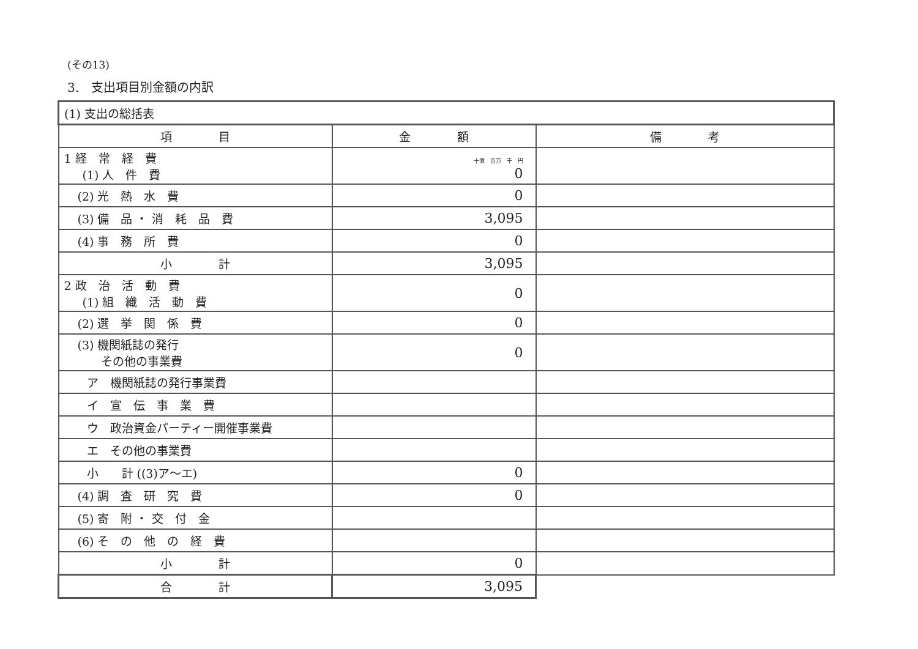(その13)
3.　支出項目別金額の内訳
| (1) 支出の総括表 | | |
| 項 目 | 金 額 | 備 考 |
| 1 経 常 経 費 (1) 人 件 費 | 十億 百万 千 円 0 | |
| (2) 光 熱 水 費 | 0 | |
| (3) 備 品 ・ 消 耗 品 費 | 3,095 | |
| (4) 事 務 所 費 | 0 | |
| 小 計 | 3,095 | |
| 2 政 治 活 動 費 (1) 組 織 活 動 費 | 0 | |
| (2) 選 挙 関 係 費 | 0 | |
| (3) 機関紙誌の発行 その他の事業費 | 0 | |
| ア 機関紙誌の発行事業費 | | |
| イ 宣 伝 事 業 費 | | |
| ウ 政治資金パーティー開催事業費 | | |
| エ その他の事業費 | | |
| 小 計 ((3)ア～エ) | 0 | |
| (4) 調 査 研 究 費 | 0 | |
| (5) 寄 附 ・ 交 付 金 | | |
| (6) そ の 他 の 経 費 | | |
| 小 計 | 0 | |
| 合 計 | 3,095 | |